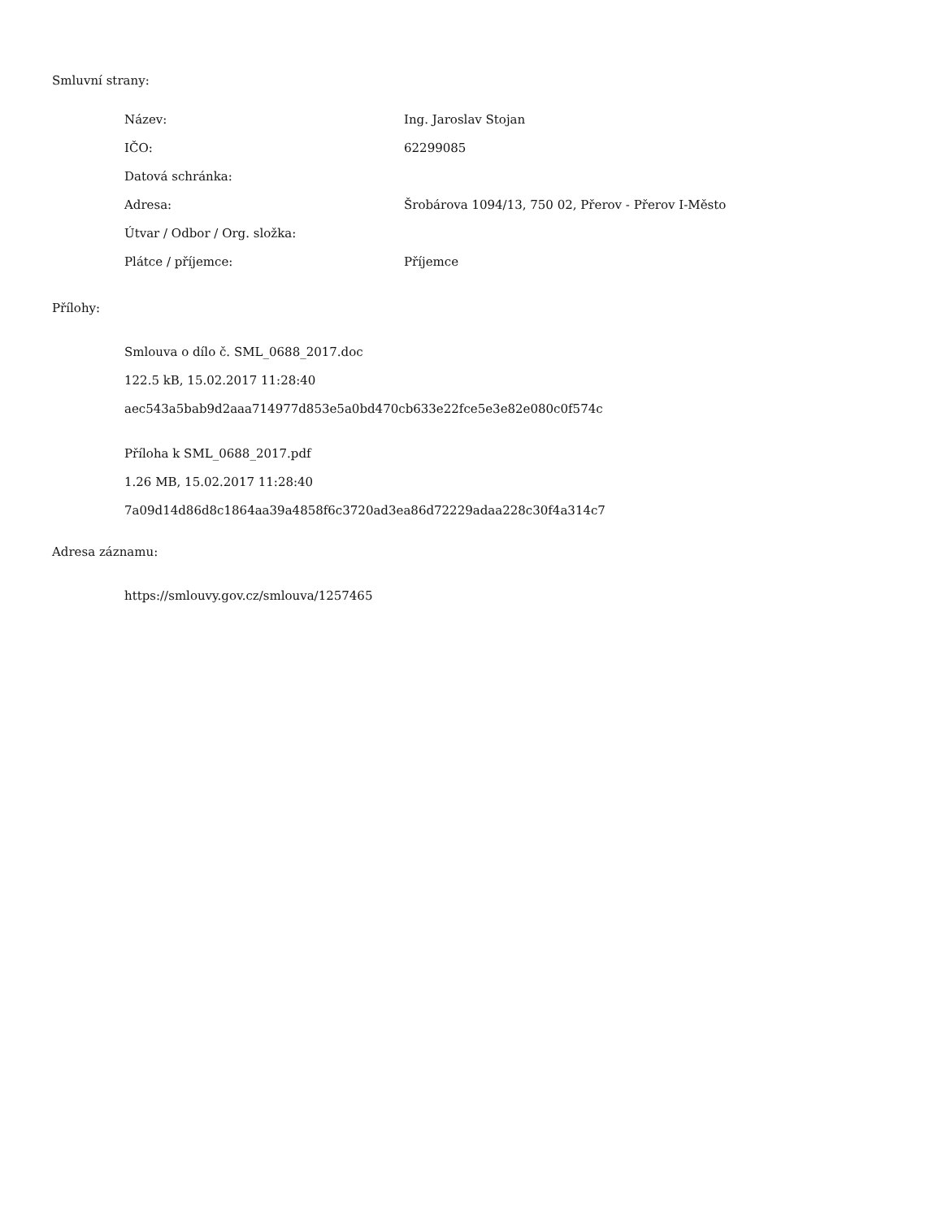Smluvní strany:
| Název: | Ing. Jaroslav Stojan |
| IČO: | 62299085 |
| Datová schránka: | |
| Adresa: | Šrobárova 1094/13, 750 02, Přerov - Přerov I-Město |
| Útvar / Odbor / Org. složka: | |
| Plátce / příjemce: | Příjemce |
Přílohy:
Smlouva o dílo č. SML_0688_2017.doc
122.5 kB, 15.02.2017 11:28:40
aec543a5bab9d2aaa714977d853e5a0bd470cb633e22fce5e3e82e080c0f574c
Příloha k SML_0688_2017.pdf
1.26 MB, 15.02.2017 11:28:40
7a09d14d86d8c1864aa39a4858f6c3720ad3ea86d72229adaa228c30f4a314c7
Adresa záznamu:
https://smlouvy.gov.cz/smlouva/1257465